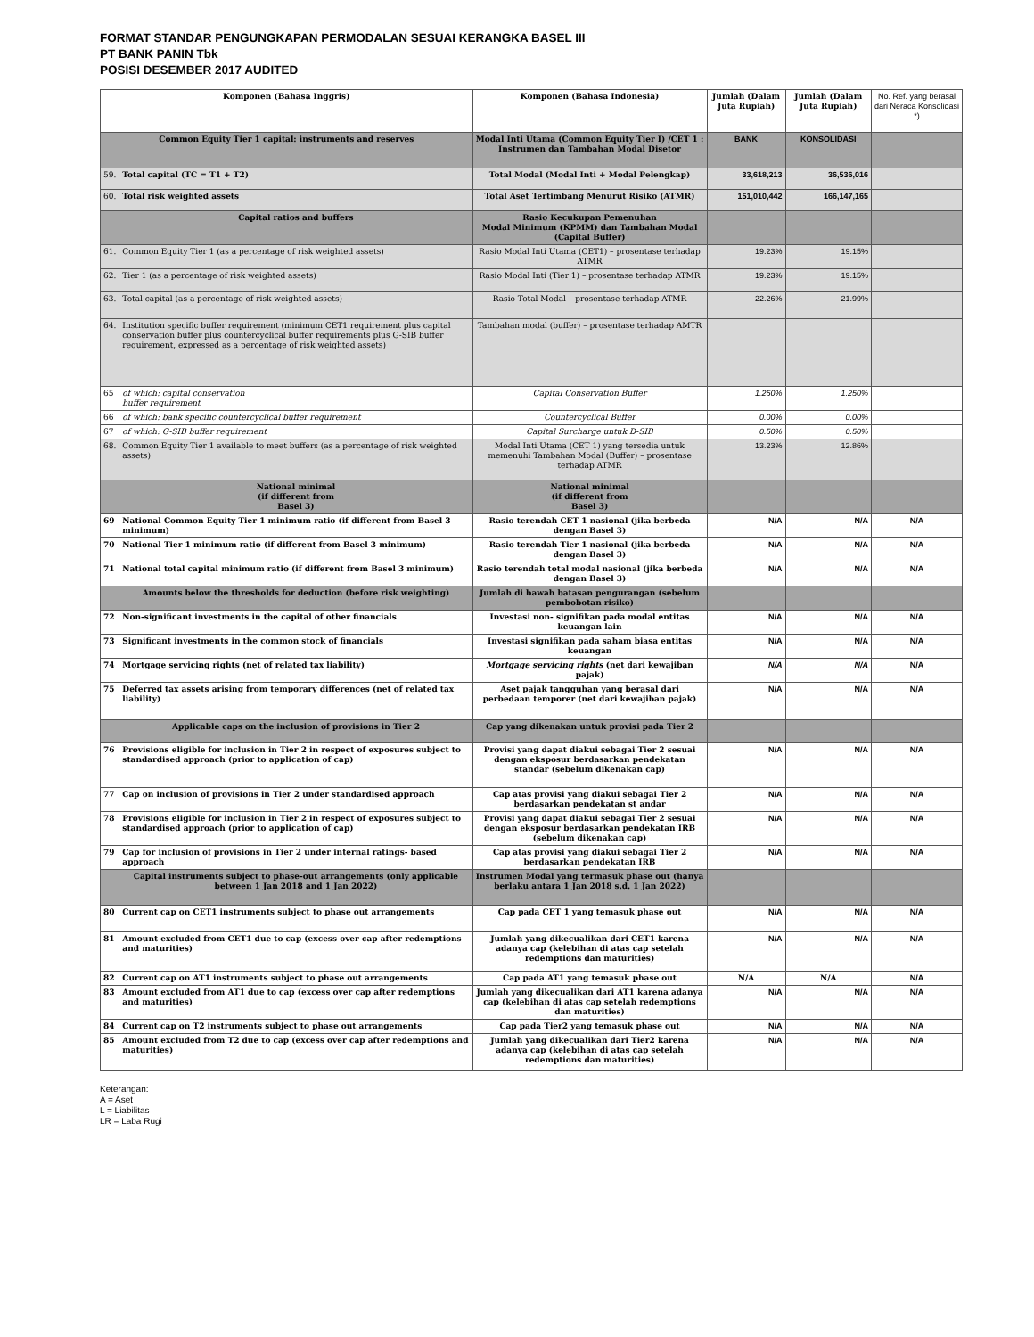FORMAT STANDAR PENGUNGKAPAN PERMODALAN SESUAI KERANGKA BASEL III
PT BANK PANIN Tbk
POSISI DESEMBER 2017 AUDITED
| Komponen (Bahasa Inggris) | | Komponen (Bahasa Indonesia) | Jumlah (Dalam Juta Rupiah) | Jumlah (Dalam Juta Rupiah) | No. Ref. yang berasal dari Neraca Konsolidasi *) |
| --- | --- | --- | --- | --- | --- |
| Common Equity Tier 1 capital: instruments and reserves | | Modal Inti Utama (Common Equity Tier I) /CET 1 : Instrumen dan Tambahan Modal Disetor | BANK | KONSOLIDASI | |
| 59. | Total capital (TC = T1 + T2) | Total Modal (Modal Inti + Modal Pelengkap) | 33,618,213 | 36,536,016 | |
| 60. | Total risk weighted assets | Total Aset Tertimbang Menurut Risiko (ATMR) | 151,010,442 | 166,147,165 | |
| | Capital ratios and buffers | Rasio Kecukupan Pemenuhan Modal Minimum (KPMM) dan Tambahan Modal (Capital Buffer) | | | |
| 61. | Common Equity Tier 1 (as a percentage of risk weighted assets) | Rasio Modal Inti Utama (CET1) – prosentase terhadap ATMR | 19.23% | 19.15% | |
| 62. | Tier 1 (as a percentage of risk weighted assets) | Rasio Modal Inti (Tier 1) – prosentase terhadap ATMR | 19.23% | 19.15% | |
| 63. | Total capital (as a percentage of risk weighted assets) | Rasio Total Modal – prosentase terhadap ATMR | 22.26% | 21.99% | |
| 64. | Institution specific buffer requirement (minimum CET1 requirement plus capital conservation buffer plus countercyclical buffer requirements plus G-SIB buffer requirement, expressed as a percentage of risk weighted assets) | Tambahan modal (buffer) – prosentase terhadap AMTR | | | |
| 65 | of which: capital conservation buffer requirement | Capital Conservation Buffer | 1.250% | 1.250% | |
| 66 | of which: bank specific countercyclical buffer requirement | Countercyclical Buffer | 0.00% | 0.00% | |
| 67 | of which: G-SIB buffer requirement | Capital Surcharge untuk D-SIB | 0.50% | 0.50% | |
| 68. | Common Equity Tier 1 available to meet buffers (as a percentage of risk weighted assets) | Modal Inti Utama (CET 1) yang tersedia untuk memenuhi Tambahan Modal (Buffer) – prosentase terhadap ATMR | 13.23% | 12.86% | |
| | National minimal (if different from Basel 3) | National minimal (if different from Basel 3) | | | |
| 69 | National Common Equity Tier 1 minimum ratio (if different from Basel 3 minimum) | Rasio terendah CET 1 nasional (jika berbeda dengan Basel 3) | N/A | N/A | N/A |
| 70 | National Tier 1 minimum ratio (if different from Basel 3 minimum) | Rasio terendah Tier 1 nasional (jika berbeda dengan Basel 3) | N/A | N/A | N/A |
| 71 | National total capital minimum ratio (if different from Basel 3 minimum) | Rasio terendah total modal nasional (jika berbeda dengan Basel 3) | N/A | N/A | N/A |
| | Amounts below the thresholds for deduction (before risk weighting) | Jumlah di bawah batasan pengurangan (sebelum pembobotan risiko) | | | |
| 72 | Non-significant investments in the capital of other financials | Investasi non- signifikan pada modal entitas keuangan lain | N/A | N/A | N/A |
| 73 | Significant investments in the common stock of financials | Investasi signifikan pada saham biasa entitas keuangan | N/A | N/A | N/A |
| 74 | Mortgage servicing rights (net of related tax liability) | Mortgage servicing rights (net dari kewajiban pajak) | N/A | N/A | N/A |
| 75 | Deferred tax assets arising from temporary differences (net of related tax liability) | Aset pajak tangguhan yang berasal dari perbedaan temporer (net dari kewajiban pajak) | N/A | N/A | N/A |
| | Applicable caps on the inclusion of provisions in Tier 2 | Cap yang dikenakan untuk provisi pada Tier 2 | | | |
| 76 | Provisions eligible for inclusion in Tier 2 in respect of exposures subject to standardised approach (prior to application of cap) | Provisi yang dapat diakui sebagai Tier 2 sesuai dengan eksposur berdasarkan pendekatan standar (sebelum dikenakan cap) | N/A | N/A | N/A |
| 77 | Cap on inclusion of provisions in Tier 2 under standardised approach | Cap atas provisi yang diakui sebagai Tier 2 berdasarkan pendekatan st andar | N/A | N/A | N/A |
| 78 | Provisions eligible for inclusion in Tier 2 in respect of exposures subject to standardised approach (prior to application of cap) | Provisi yang dapat diakui sebagai Tier 2 sesuai dengan eksposur berdasarkan pendekatan IRB (sebelum dikenakan cap) | N/A | N/A | N/A |
| 79 | Cap for inclusion of provisions in Tier 2 under internal ratings- based approach | Cap atas provisi yang diakui sebagai Tier 2 berdasarkan pendekatan IRB | N/A | N/A | N/A |
| | Capital instruments subject to phase-out arrangements (only applicable between 1 Jan 2018 and 1 Jan 2022) | Instrumen Modal yang termasuk phase out (hanya berlaku antara 1 Jan 2018 s.d. 1 Jan 2022) | | | |
| 80 | Current cap on CET1 instruments subject to phase out arrangements | Cap pada CET 1 yang temasuk phase out | N/A | N/A | N/A |
| 81 | Amount excluded from CET1 due to cap (excess over cap after redemptions and maturities) | Jumlah yang dikecualikan dari CET1 karena adanya cap (kelebihan di atas cap setelah redemptions dan maturities) | N/A | N/A | N/A |
| 82 | Current cap on AT1 instruments subject to phase out arrangements | Cap pada AT1 yang temasuk phase out | N/A | N/A | N/A |
| 83 | Amount excluded from AT1 due to cap (excess over cap after redemptions and maturities) | Jumlah yang dikecualikan dari AT1 karena adanya cap (kelebihan di atas cap setelah redemptions dan maturities) | N/A | N/A | N/A |
| 84 | Current cap on T2 instruments subject to phase out arrangements | Cap pada Tier2 yang temasuk phase out | N/A | N/A | N/A |
| 85 | Amount excluded from T2 due to cap (excess over cap after redemptions and maturities) | Jumlah yang dikecualikan dari Tier2 karena adanya cap (kelebihan di atas cap setelah redemptions dan maturities) | N/A | N/A | N/A |
Keterangan:
A = Aset
L = Liabilitas
LR = Laba Rugi